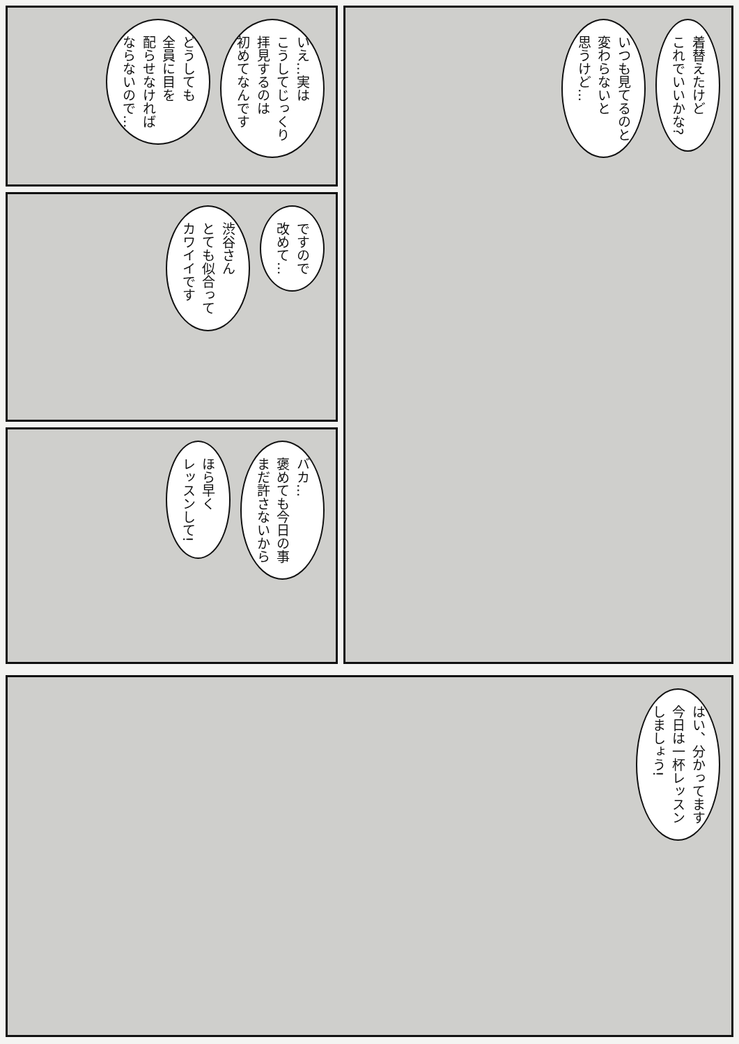着替えたけど
これでいいかな?
いつも見てるのと
変わらないと
思うけど…
いえ…実は
こうしてじっくり
拝見するのは
初めてなんです
どうしても
全員に目を
配らせなければ
ならないので…
ですので
改めて…
渋谷さん
とても似合って
カワイイです
バカ…
褒めても今日の事
まだ許さないから
ほら早く
レッスンして!
はい、分かってます
今日は一杯レッスン
しましょう!